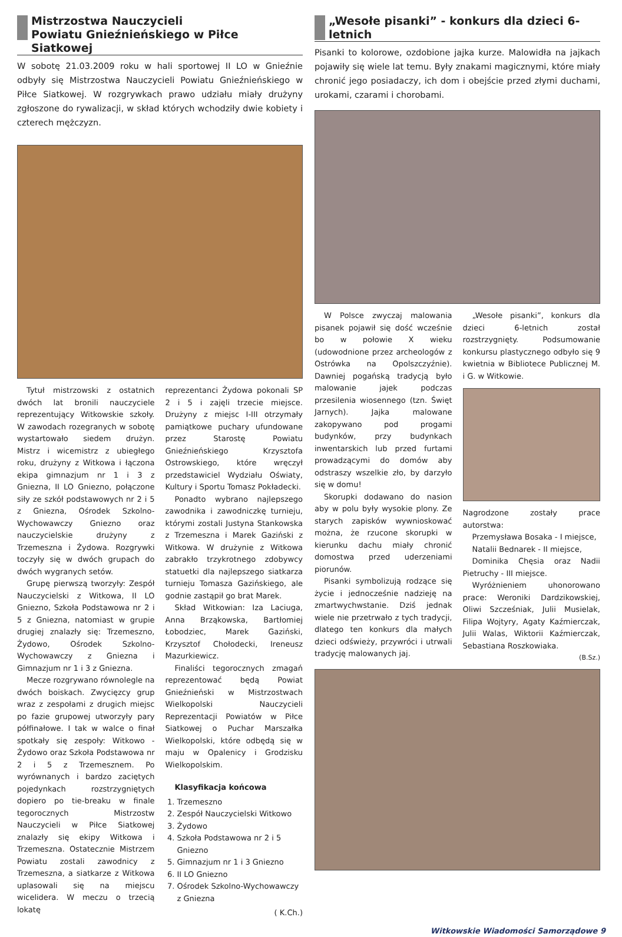Mistrzostwa Nauczycieli
Powiatu Gnieźnieńskiego w Piłce Siatkowej
W sobotę 21.03.2009 roku w hali sportowej II LO w Gnieźnie odbyły się Mistrzostwa Nauczycieli Powiatu Gnieźnieńskiego w Piłce Siatkowej. W rozgrywkach prawo udziału miały drużyny zgłoszone do rywalizacji, w skład których wchodziły dwie kobiety i czterech mężczyzn.
Tytuł mistrzowski z ostatnich dwóch lat bronili nauczyciele reprezentujący Witkowskie szkoły. W zawodach rozegranych w sobotę wystartowało siedem drużyn. Mistrz i wicemistrz z ubiegłego roku, drużyny z Witkowa i łączona ekipa gimnazjum nr 1 i 3 z Gniezna, II LO Gniezno, połączone siły ze szkół podstawowych nr 2 i 5 z Gniezna, Ośrodek Szkolno-Wychowawczy Gniezno oraz nauczycielskie drużyny z Trzemeszna i Żydowa. Rozgrywki toczyły się w dwóch grupach do dwóch wygranych setów.
Grupę pierwszą tworzyły: Zespół Nauczycielski z Witkowa, II LO Gniezno, Szkoła Podstawowa nr 2 i 5 z Gniezna, natomiast w grupie drugiej znalazły się: Trzemeszno, Żydowo, Ośrodek Szkolno-Wychowawczy z Gniezna i Gimnazjum nr 1 i 3 z Gniezna.
Mecze rozgrywano równolegle na dwóch boiskach. Zwycięzcy grup wraz z zespołami z drugich miejsc po fazie grupowej utworzyły pary półfinałowe. I tak w walce o finał spotkały się zespoły: Witkowo - Żydowo oraz Szkoła Podstawowa nr 2 i 5 z Trzemesznem. Po wyrównanych i bardzo zaciętych pojedynkach rozstrzygniętych dopiero po tie-breaku w finale tegorocznych Mistrzostw Nauczycieli w Piłce Siatkowej znalazły się ekipy Witkowa i Trzemeszna. Ostatecznie Mistrzem Powiatu zostali zawodnicy z Trzemeszna, a siatkarze z Witkowa uplasowali się na miejscu wicelidera. W meczu o trzecią lokatę
reprezentanci Żydowa pokonali SP 2 i 5 i zajęli trzecie miejsce. Drużyny z miejsc I-III otrzymały pamiątkowe puchary ufundowane przez Starostę Powiatu Gnieźnieńskiego Krzysztofa Ostrowskiego, które wręczył przedstawiciel Wydziału Oświaty, Kultury i Sportu Tomasz Pokładecki.
Ponadto wybrano najlepszego zawodnika i zawodniczkę turnieju, którymi zostali Justyna Stankowska z Trzemeszna i Marek Gaziński z Witkowa. W drużynie z Witkowa zabrakło trzykrotnego zdobywcy statuetki dla najlepszego siatkarza turnieju Tomasza Gazińskiego, ale godnie zastąpił go brat Marek.
Skład Witkowian: Iza Laciuga, Anna Brząkowska, Bartłomiej Łobodziec, Marek Gaziński, Krzysztof Chołodecki, Ireneusz Mazurkiewicz.
Finaliści tegorocznych zmagań reprezentować będą Powiat Gnieźnieński w Mistrzostwach Wielkopolski Nauczycieli Reprezentacji Powiatów w Piłce Siatkowej o Puchar Marszałka Wielkopolski, które odbędą się w maju w Opalenicy i Grodzisku Wielkopolskim.
Klasyfikacja końcowa
1. Trzemeszno
2. Zespół Nauczycielski Witkowo
3. Żydowo
4. Szkoła Podstawowa nr 2 i 5 Gniezno
5. Gimnazjum nr 1 i 3 Gniezno
6. II LO Gniezno
7. Ośrodek Szkolno-Wychowawczy z Gniezna
( K.Ch.)
„Wesołe pisanki” - konkurs dla dzieci 6-letnich
Pisanki to kolorowe, ozdobione jajka kurze. Malowidła na jajkach pojawiły się wiele lat temu. Były znakami magicznymi, które miały chronić jego posiadaczy, ich dom i obejście przed złymi duchami, urokami, czarami i chorobami.
W Polsce zwyczaj malowania pisanek pojawił się dość wcześnie bo w połowie X wieku (udowodnione przez archeologów z Ostrówka na Opolszczyźnie). Dawniej pogańską tradycją było malowanie jajek podczas przesilenia wiosennego (tzn. Święt Jarnych). Jajka malowane zakopywano pod progami budynków, przy budynkach inwentarskich lub przed furtami prowadzącymi do domów aby odstraszy wszelkie zło, by darzyło się w domu!
Skorupki dodawano do nasion aby w polu były wysokie plony. Ze starych zapisków wywnioskować można, że rzucone skorupki w kierunku dachu miały chronić domostwa przed uderzeniami piorunów.
Pisanki symbolizują rodzące się życie i jednocześnie nadzieję na zmartwychwstanie. Dziś jednak wiele nie przetrwało z tych tradycji, dlatego ten konkurs dla małych dzieci odświeży, przywróci i utrwali tradycję malowanych jaj.
„Wesołe pisanki”, konkurs dla dzieci 6-letnich został rozstrzygnięty. Podsumowanie konkursu plastycznego odbyło się 9 kwietnia w Bibliotece Publicznej M. i G. w Witkowie.
Nagrodzone zostały prace autorstwa:
Przemysława Bosaka - I miejsce,
Natalii Bednarek - II miejsce,
Dominika Chęsia oraz Nadii Pietruchy - III miejsce.
Wyróżnieniem uhonorowano prace: Weroniki Dardzikowskiej, Oliwi Szcześniak, Julii Musielak, Filipa Wojtyry, Agaty Kaźmierczak, Julii Walas, Wiktorii Kaźmierczak, Sebastiana Roszkowiaka.
(B.Sz.)
Witkowskie Wiadomości Samorządowe 9